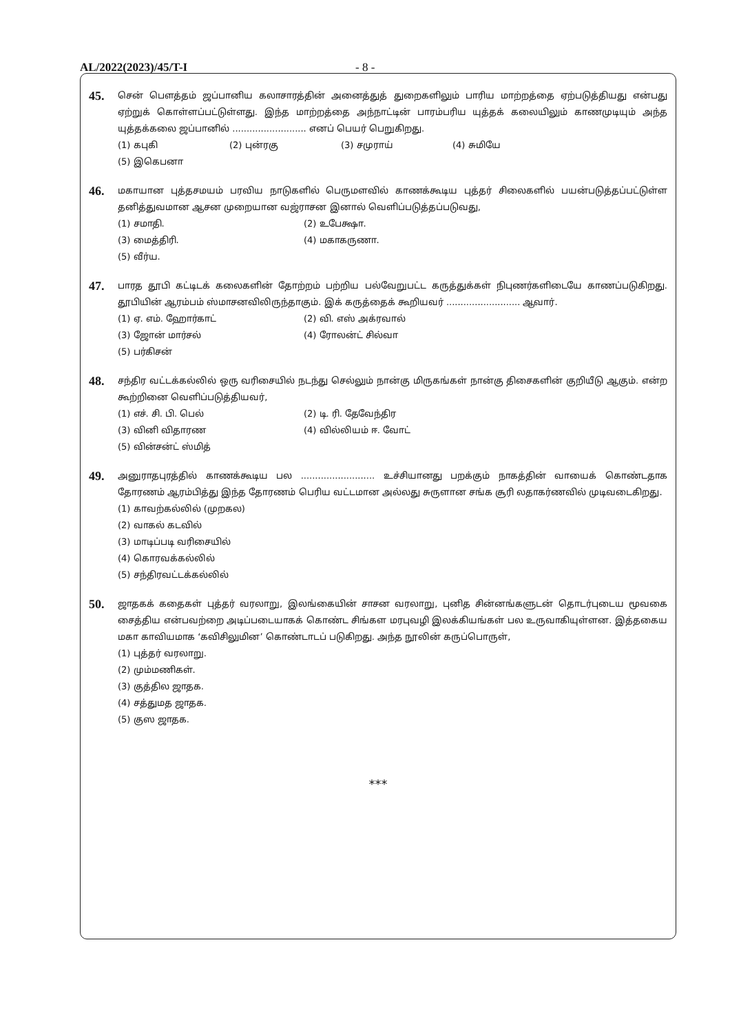AL/2022(2023)/45/T-I - 8 -
45.
சென் பௌத்தம் ஜப்பானிய கலாசாரத்தின் அனைத்துத் துறைகளிலும் பாரிய மாற்றத்தை ஏற்படுத்தியது என்பது ஏற்றுக் கொள்ளப்பட்டுள்ளது. இந்த மாற்றத்தை அந்நாட்டின் பாரம்பரிய யுத்தக் கலையிலும் காணமுடியும் அந்த யுத்தக்கலை ஜப்பானில் .......................... எனப் பெயர் பெறுகிறது.
(1) கபுகி (2) புன்ரகு (3) சமுராய் (4) சுமியே (5) இகெபனா
46.
மகாயான புத்தசமயம் பரவிய நாடுகளில் பெருமளவில் காணக்கூடிய புத்தர் சிலைகளில் பயன்படுத்தப்பட்டுள்ள தனித்துவமான ஆசன முறையான வஜ்ராசன இனால் வெளிப்படுத்தப்படுவது,
(1) சமாதி. (2) உபேக்ஷா. (3) மைத்திரி. (4) மகாகருணா. (5) வீர்ய.
47.
பாரத தூபி கட்டிடக் கலைகளின் தோற்றம் பற்றிய பல்வேறுபட்ட கருத்துக்கள் நிபுணர்களிடையே காணப்படுகிறது. தூபியின் ஆரம்பம் ஸ்மாசனவிலிருந்தாகும். இக் கருத்தைக் கூறியவர் .......................... ஆவார்.
(1) ஏ. எம். ஹோர்காட் (2) வி. எஸ் அக்ரவால் (3) ஜோன் மார்சல் (4) ரோலன்ட் சில்வா (5) பர்கிசன்
48.
சந்திர வட்டக்கல்லில் ஒரு வரிசையில் நடந்து செல்லும் நான்கு மிருகங்கள் நான்கு திசைகளின் குறியீடு ஆகும். என்ற கூற்றினை வெளிப்படுத்தியவர்,
(1) எச். சி. பி. பெல் (2) டி. ரி. தேவேந்திர (3) வினி விதாரண (4) வில்லியம் ஈ. வோட் (5) வின்சன்ட் ஸ்மித்
49.
அனுராதபுரத்தில் காணக்கூடிய பல .......................... உச்சியானது பறக்கும் நாகத்தின் வாயைக் கொண்டதாக தோரணம் ஆரம்பித்து இந்த தோரணம் பெரிய வட்டமான அல்லது சுருளான சங்க சூரி லதாகர்ணவில் முடிவடைகிறது.
(1) காவற்கல்லில் (முறகல) (2) வாகல் கடவில் (3) மாடிப்படி வரிசையில் (4) கொரவக்கல்லில் (5) சந்திரவட்டக்கல்லில்
50.
ஜாதகக் கதைகள் புத்தர் வரலாறு, இலங்கையின் சாசன வரலாறு, புனித சின்னங்களுடன் தொடர்புடைய மூவகை சைத்திய என்பவற்றை அடிப்படையாகக் கொண்ட சிங்கள மரபுவழி இலக்கியங்கள் பல உருவாகியுள்ளன. இத்தகைய மகா காவியமாக ‘கவிசிலுமின’ கொண்டாடப் படுகிறது. அந்த நூலின் கருப்பொருள்,
(1) புத்தர் வரலாறு. (2) மும்மணிகள். (3) குத்தில ஜாதக. (4) சத்துமத ஜாதக. (5) குஸ ஜாதக.
***